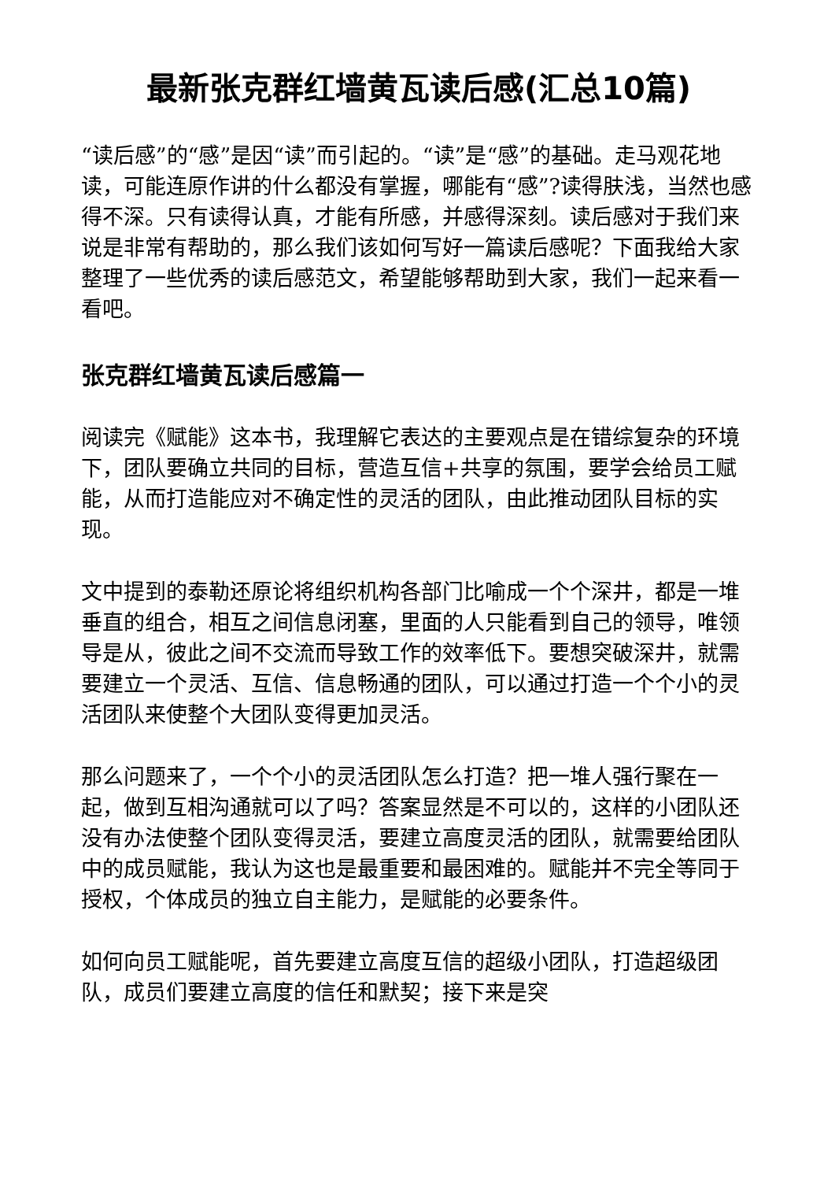最新张克群红墙黄瓦读后感(汇总10篇)
“读后感”的“感”是因“读”而引起的。“读”是“感”的基础。走马观花地读，可能连原作讲的什么都没有掌握，哪能有“感”?读得肤浅，当然也感得不深。只有读得认真，才能有所感，并感得深刻。读后感对于我们来说是非常有帮助的，那么我们该如何写好一篇读后感呢？下面我给大家整理了一些优秀的读后感范文，希望能够帮助到大家，我们一起来看一看吧。
张克群红墙黄瓦读后感篇一
阅读完《赋能》这本书，我理解它表达的主要观点是在错综复杂的环境下，团队要确立共同的目标，营造互信+共享的氛围，要学会给员工赋能，从而打造能应对不确定性的灵活的团队，由此推动团队目标的实现。
文中提到的泰勒还原论将组织机构各部门比喻成一个个深井，都是一堆垂直的组合，相互之间信息闭塞，里面的人只能看到自己的领导，唯领导是从，彼此之间不交流而导致工作的效率低下。要想突破深井，就需要建立一个灵活、互信、信息畅通的团队，可以通过打造一个个小的灵活团队来使整个大团队变得更加灵活。
那么问题来了，一个个小的灵活团队怎么打造？把一堆人强行聚在一起，做到互相沟通就可以了吗？答案显然是不可以的，这样的小团队还没有办法使整个团队变得灵活，要建立高度灵活的团队，就需要给团队中的成员赋能，我认为这也是最重要和最困难的。赋能并不完全等同于授权，个体成员的独立自主能力，是赋能的必要条件。
如何向员工赋能呢，首先要建立高度互信的超级小团队，打造超级团队，成员们要建立高度的信任和默契；接下来是突